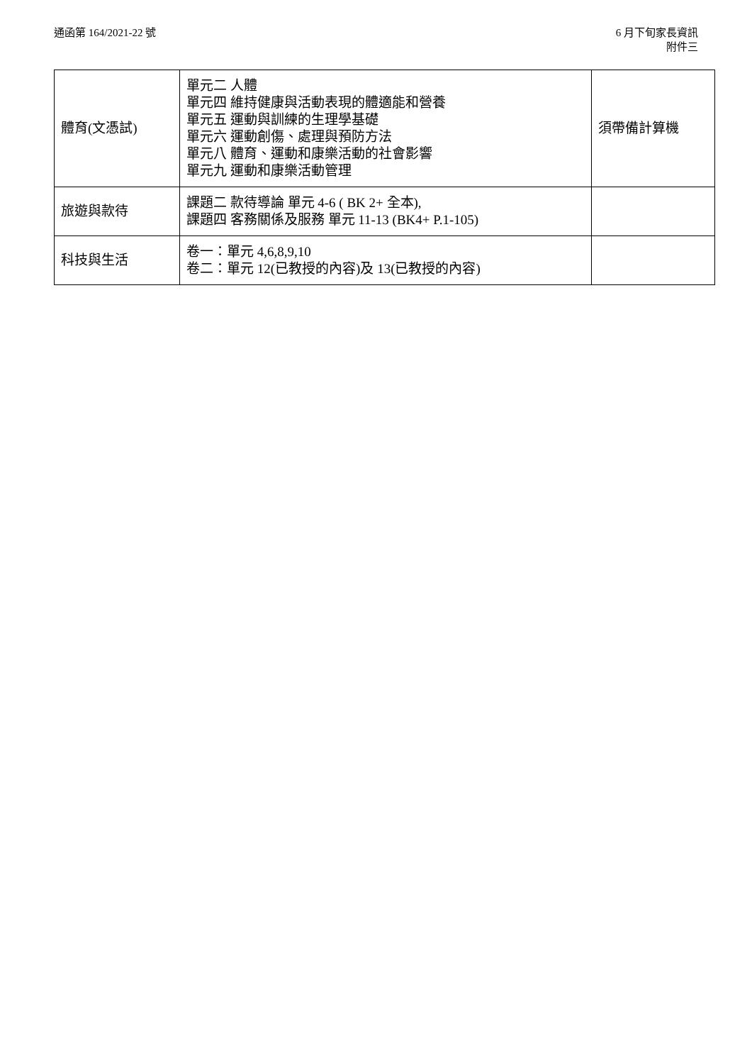通函第 164/2021-22 號 6 月下旬家長資訊
附件三
| 體育(文憑試) | 單元二 人體 單元四 維持健康與活動表現的體適能和營養 單元五 運動與訓練的生理學基礎 單元六 運動創傷、處理與預防方法 單元八 體育、運動和康樂活動的社會影響 單元九 運動和康樂活動管理 | 須帶備計算機 |
| 旅遊與款待 | 課題二 款待導論 單元 4-6 ( BK 2+ 全本), 課題四 客務關係及服務 單元 11-13 (BK4+ P.1-105) | |
| 科技與生活 | 卷一：單元 4,6,8,9,10 卷二：單元 12(已教授的內容)及 13(已教授的內容) | |